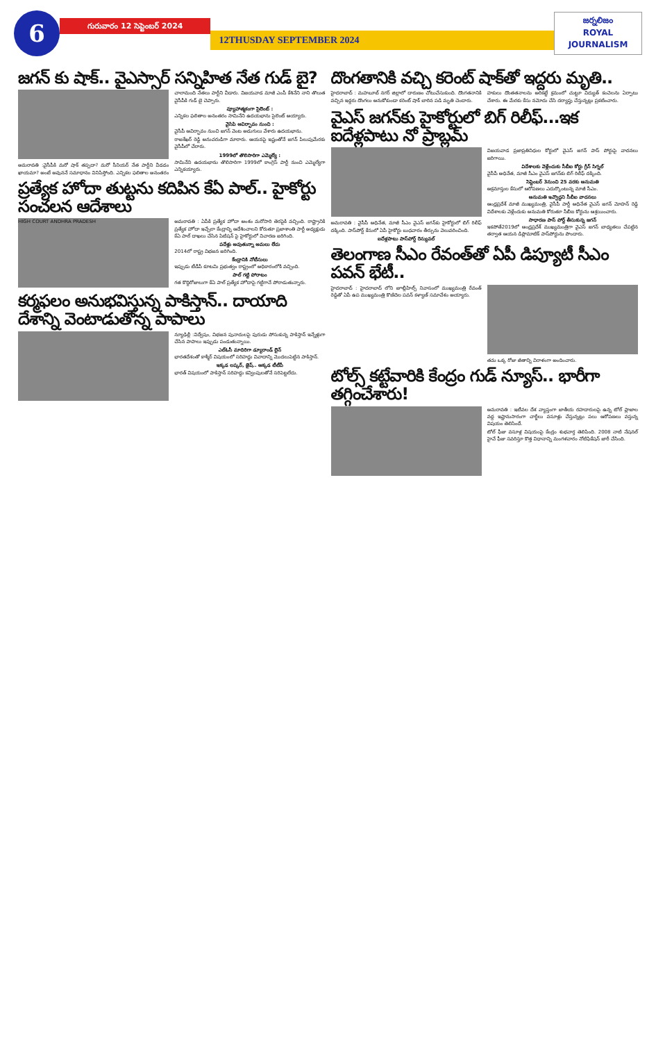6
గురువారం 12 సెప్టెంబర్ 2024
12THUSDAY SEPTEMBER 2024
జర్నలిజం
ROYAL JOURNALISM
జగన్ కు షాక్.. వైఎస్సార్ సన్నిహిత నేత గుడ్ బై?
అమరావతి :వైసీపీకి మరో షాక్ తప్పదా? మరో సీనియర్ నేత పార్టీని వీడడం ఖాయమా? అంటే అవుననే సమాధానం వినిపిస్తోంది. ఎన్నికల ఫలితాల అనంతరం చాలామంది నేతలు పార్టీని వీడారు. విజయవాడ మాజీ ఎంపీ కేశినేని నాని తొలుత వైసీపీకి గుడ్ బై చెప్పారు.
వ్యూహాత్మకంగా సైలెంట్ :
ఎన్నికల ఫలితాల అనంతరం సామినేని ఉదయభాను సైలెంట్ అయ్యారు.
వైసిపి ఆవిర్భావం నుంచి :
వైసీపీ ఆవిర్భావం నుంచి జగన్ వెంట అడుగులు వేశారు ఉదయభాను.
రాజశేఖర్ రెడ్డి అనుచరుడిగా మారారు. ఆయనపై ఇష్టంతోనే జగన్ పిలుపుమేరకు వైసీపీలో చేరారు.
1999లో తొలిసారిగా ఎమ్మెల్యే :
సామినేని ఉదయభాను తొలిసారిగా 1999లో కాంగ్రెస్ పార్టీ నుంచి ఎమ్మెల్యేగా ఎన్నికయ్యారు.
ప్రత్యేక హోదా తుట్టను కదిపిన కేఏ పాల్.. హైకోర్టు సంచలన ఆదేశాలు
HIGH COURT ANDHRA PRADESH
అమరావతి : ఏపీకి ప్రత్యేక హోదా అంశం మరోసారి తెరపైకి వచ్చింది. రాష్ట్రానికి ప్రత్యేక హోదా ఇచ్చేలా కేంద్రాన్ని ఆదేశించాలని కోరుతూ ప్రజాశాంతి పార్టీ అధ్యక్షుడు కేఏ పాల్ దాఖలు చేసిన పిటిషన్ పై హైకోర్టులో విచారణ జరిగింది.
పదేళ్లు అవుతున్నా అమలు లేదు
2014లో రాష్ట్ర విభజన జరిగింది.
కేంద్రానికి నోటీసులు
ఇప్పుడు టీడీపీ కూటమి ప్రభుత్వం రాష్ట్రంలో అధికారంలోకి వచ్చింది.
పాల్ గట్టి పోరాటం
గత కొద్దిరోజులుగా కేఏ పాల్ ప్రత్యేక హోదాపై గట్టిగానే పోరాడుతున్నారు.
కర్మఫలం అనుభవిస్తున్న పాకిస్తాన్.. దాయాది దేశాన్ని వెంటాడుతోన్న పాపాలు
న్యూఢిల్లీ :విద్వేషం, విభజన పునాదులపై పురుడు పోసుకున్న పాకిస్తాన్ ఇన్నేళ్లుగా చేసిన పాపాలు ఇప్పుడు పండుతున్నాయి.
ఎల్ఓసీ మాదిరిగా డ్యూరాండ్ లైన్
భారతదేశంతో కాశ్మీర్ విషయంలో సరిహద్దు వివాదాన్ని మొదలుపెట్టిన పాకిస్తాన్.
ఇక్కడ లష్కర్, జైష్.. అక్కడ టీటీపీ
భారత్ విషయంలో పాకిస్తాన్ సరిహద్దు కవ్వింపులతోనే సరిపెట్టలేదు.
దొంగతానికి వచ్చి కరెంట్ షాక్‌తో ఇద్దరు మృతి..
హైదరాబాద్ : మహబూబ్ నగర్ జిల్లాలో దారుణం చోటుచేసుకుంది. దొంగతనానికి వచ్చిన ఇద్దరు దొంగలు అనుకోకుండా కరెంట్ షాక్ బారిన పడి మృతి చెందారు.
హకులు దొంతతనాలను అరికట్టే క్రమంలో చుట్టూ విద్యుత్ కంచెలను ఏర్పాటు చేశారు. ఈ మేరకు కేసు నమోదు చేసి దర్యాప్తు చేస్తున్నట్లు ప్రకటించారు.
వైఎస్ జగన్‌కు హైకోర్టులో బిగ్ రిలీఫ్...ఇక ఐదేళ్లపాటు నో ప్రాబ్లమ్
అమరావతి : వైసీపీ అధినేత, మాజీ సీఎం వైఎస్ జగన్‌కు హైకోర్టులో బిగ్ రిలీఫ్ దక్కింది. పాస్‌పోర్ట్ కేసులో ఏపీ హైకోర్టు బుధవారం తీర్పును వెలువరించింది.
ఐదేళ్లపాటు పాస్‌పోర్ట్ రెన్యువల్
విజయవాడ ప్రజాప్రతినిధుల కోర్టులో వైఎస్ జగన్ పాస్ పోర్టుపై వాదనలు జరిగాయి.
విదేశాలకు వెళ్లేందుకు సీబీఐ కోర్టు గ్రీన్ సిగ్నల్
వైసీపీ అధినేత, మాజీ సీఎం వైఎస్ జగన్‌కు బిగ్ రిలీఫ్ దక్కింది.
సెప్టెంబర్ 3నుంచి 25 వరకు అనుమతి
అక్రమాస్తుల కేసులో ఆరోపణలు ఎదుర్కొంటున్న మాజీ సీఎం.
అనుమతి ఇవ్వొద్దని సీబీఐ వాదనలు
ఆంధ్రప్రదేశ్ మాజీ ముఖ్యమంత్రి, వైసీపీ పార్టీ అధినేత వైఎస్ జగన్ మోహన్ రెడ్డి విదేశాలకు వెళ్లేందుకు అనుమతి కోరుతూ సీబీఐ కోర్టును ఆశ్రయించారు.
సాధారణ పాస్ పోర్ట్ తీసుకున్న జగన్
ఇకపోతే2019లో ఆంధ్రప్రదేశ్ ముఖ్యమంత్రిగా వైఎస్ జగన్ బాధ్యతలు చేపట్టిన తర్వాత ఆయన డిప్లొమాటిక్ పాస్‌పోర్టును పొందారు.
తెలంగాణ సీఎం రేవంత్‌తో ఏపీ డిప్యూటీ సీఎం పవన్ భేటీ..
హైదరాబాద్ : హైదరాబాద్ లోని జూబ్లీహిల్స్ నివాసంలో ముఖ్యమంత్రి రేవంత్ రెడ్డితో ఏపీ ఉప ముఖ్యమంత్రి కొణిదెల పవన్ కళ్యాణ్ సమావేశం అయ్యారు.
తమ ఒక్క రోజు జీతాన్ని విరాళంగా అందించారు.
టోల్స్ కట్టేవారికి కేంద్రం గుడ్ న్యూస్.. భారీగా తగ్గించేశారు!
అమరావతి : ఇటీవల దేశ వ్యాప్తంగా జాతీయ రహదారులపై ఉన్న టోల్ ప్లాజాల వద్ద ఇష్టానుసారంగా చార్జీలు వసూళ్లు చేస్తున్నట్లు పలు ఆరోపణలు వస్తున్న విషయం తెలిసిందే.
టోల్ ఫీజు వసూళ్ల విషయంపై కేంద్రం శుభవార్త తెలిపింది. 2008 నాటి నేషనల్ హైవే ఫీజు సవరిస్తూ కొత్త విధానాన్ని మంగళవారం నోటిఫికేషన్ జారీ చేసింది.